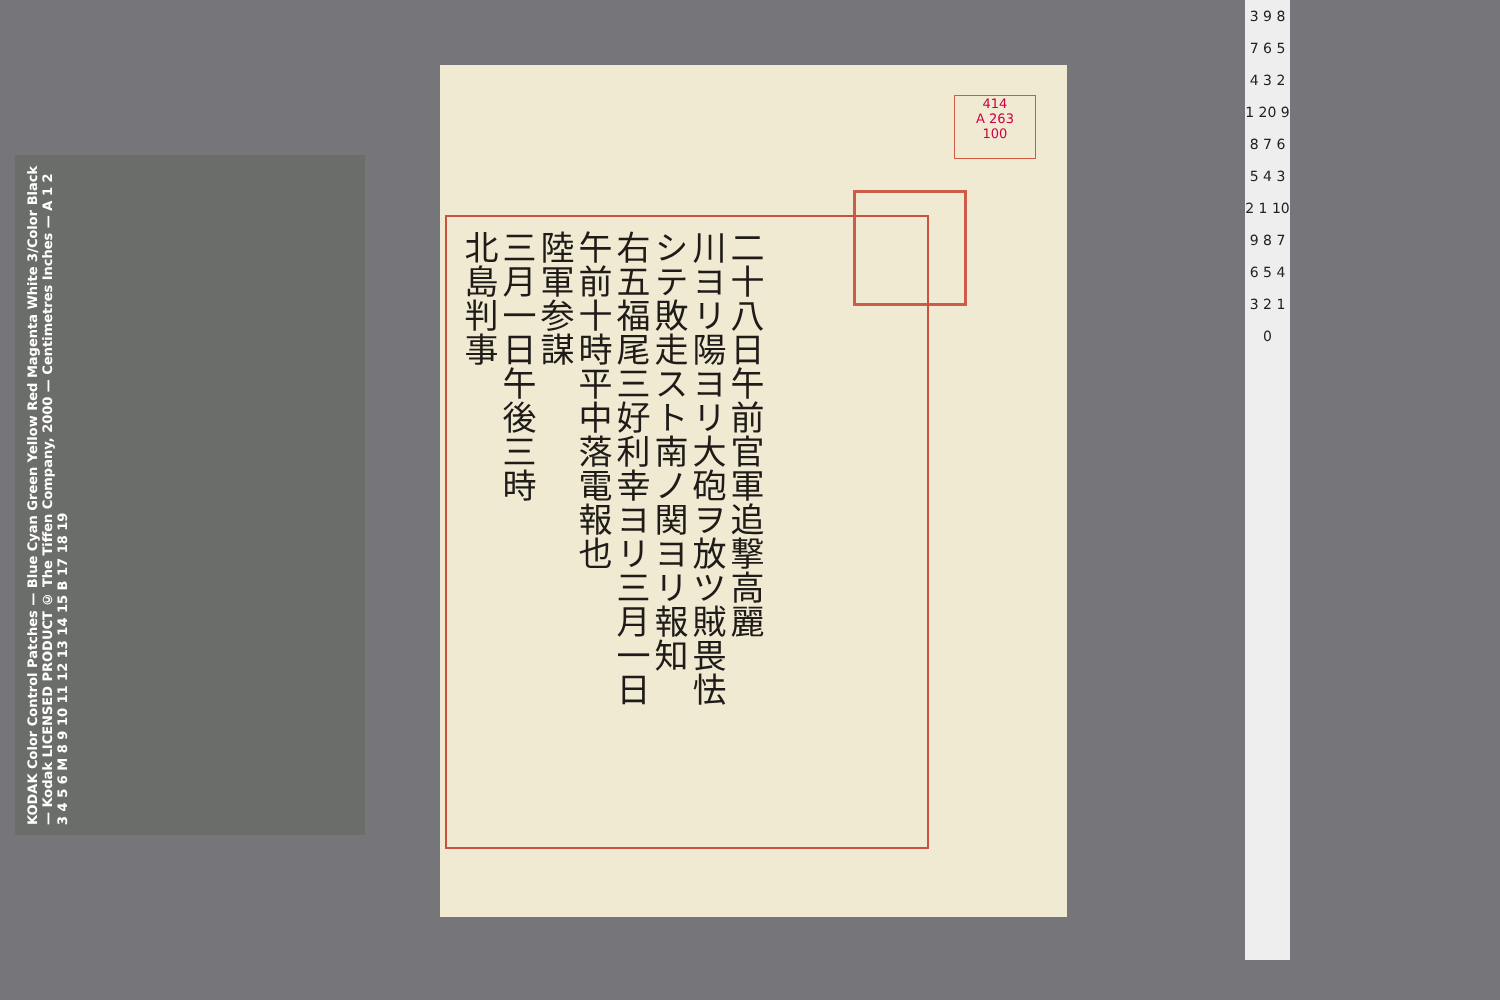KODAK Color Control Patches — Blue Cyan Green Yellow Red Magenta White 3/Color Black — Kodak LICENSED PRODUCT © The Tiffen Company, 2000 — Centimetres Inches — A 1 2 3 4 5 6 M 8 9 10 11 12 13 14 15 B 17 18 19
414
A 263
100
二十八日午前官軍追撃高麗
川ヨリ陽ヨリ大砲ヲ放ツ賊畏怯
シテ敗走スト南ノ関ヨリ報知
右五福尾三好利幸ヨリ三月一日
午前十時平中落電報也
陸軍参謀
三月一日午後三時
北島判事
3 9 8 7 6 5 4 3 2 1 20 9 8 7 6 5 4 3 2 1 10 9 8 7 6 5 4 3 2 1 0